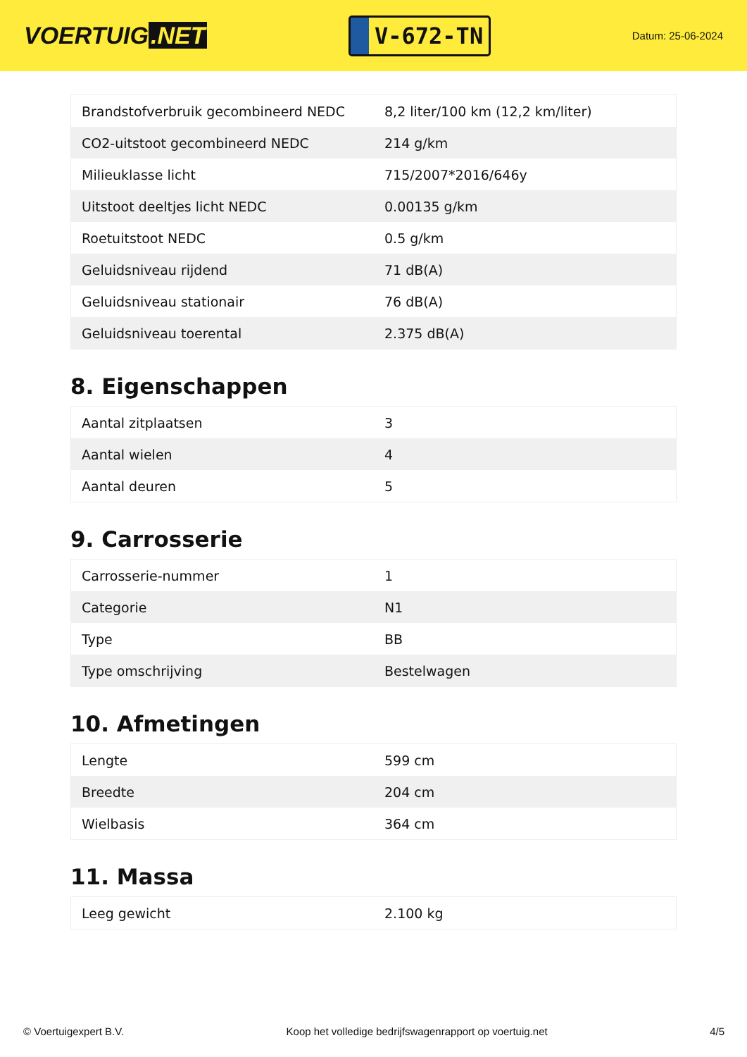VOERTUIG.NET
V-672-TN
Datum: 25-06-2024
| Brandstofverbruik gecombineerd NEDC | 8,2 liter/100 km (12,2 km/liter) |
| CO2-uitstoot gecombineerd NEDC | 214 g/km |
| Milieuklasse licht | 715/2007*2016/646y |
| Uitstoot deeltjes licht NEDC | 0.00135 g/km |
| Roetuitstoot NEDC | 0.5 g/km |
| Geluidsniveau rijdend | 71 dB(A) |
| Geluidsniveau stationair | 76 dB(A) |
| Geluidsniveau toerental | 2.375 dB(A) |
8. Eigenschappen
| Aantal zitplaatsen | 3 |
| Aantal wielen | 4 |
| Aantal deuren | 5 |
9. Carrosserie
| Carrosserie-nummer | 1 |
| Categorie | N1 |
| Type | BB |
| Type omschrijving | Bestelwagen |
10. Afmetingen
| Lengte | 599 cm |
| Breedte | 204 cm |
| Wielbasis | 364 cm |
11. Massa
| Leeg gewicht | 2.100 kg |
© Voertuigexpert B.V. Koop het volledige bedrijfswagenrapport op voertuig.net 4/5